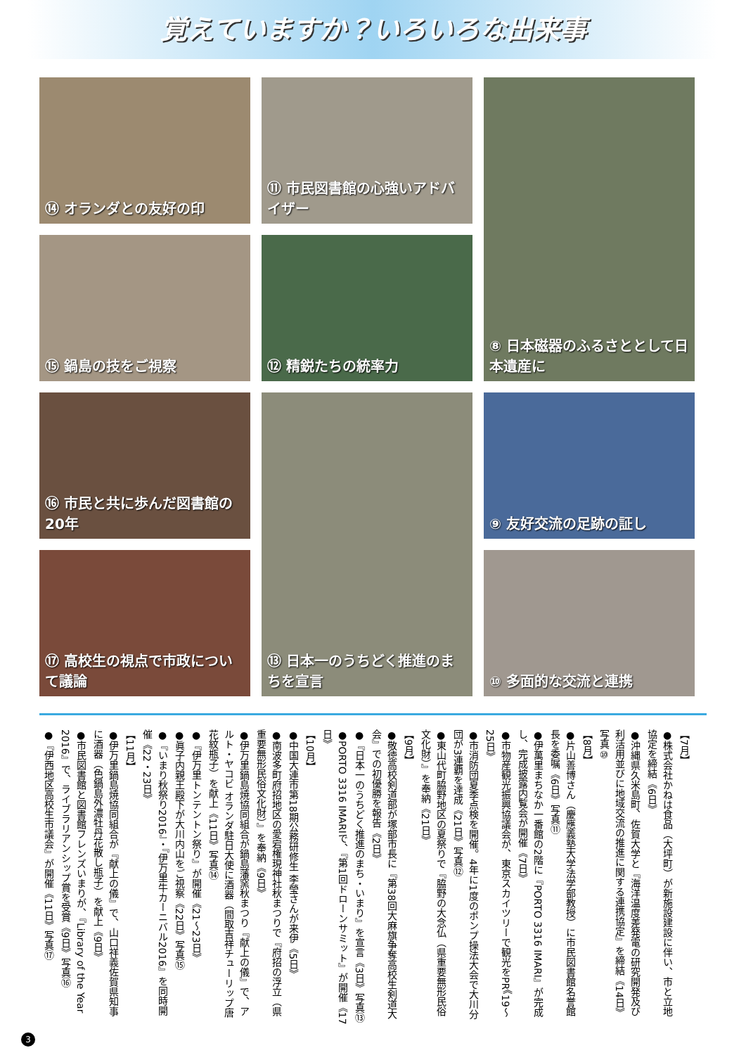覚えていますか？いろいろな出来事
⑭ オランダとの友好の印
⑪ 市民図書館の心強いアドバイザー
⑧ 日本磁器のふるさととして日本遺産に
⑮ 鍋島の技をご視察
⑫ 精鋭たちの統率力
⑯ 市民と共に歩んだ図書館の20年
⑬ 日本一のうちどく推進のまちを宣言
⑨ 友好交流の足跡の証し
⑰ 高校生の視点で市政について議論
⑩ 多面的な交流と連携
【7月】
●株式会社かねは食品（大坪町）が新施設建設に伴い、市と立地協定を締結《6日》
●沖縄県久米島町、佐賀大学と『海洋温度差発電の研究開発及び利活用並びに地域交流の推進に関する連携協定』を締結《14日》写真⑩
【8月】
●片山善博さん（慶應義塾大学法学部教授）に市民図書館名誉館長を委嘱《6日》写真⑪
●伊萬里まちなか一番館の2階に『PORTO 3316 IMARI』が完成し、完成披露内覧会が開催《7日》
●市物産観光振興協議会が、東京スカイツリーで観光をPR《19〜25日》
●市消防団夏季点検を開催。4年に1度のポンプ操法大会で大川分団が3連覇を達成《21日》写真⑫
●東山代町脇野地区の夏祭りで『脇野の大念仏（県重要無形民俗文化財）』を奉納《21日》
【9月】
●敬徳高校剣道部が塚部市長に『第38回大麻旗争奪高校生剣道大会』での初優勝を報告《2日》
●『日本一のうちどく推進のまち・いまり』を宣言《3日》写真⑬
●PORTO 3316 IMARIで、『第1回ドローンサミット』が開催《17日》
【10月】
●中国大連市第18期公務研修生 李瑩さんが来伊《5日》
●南波多町府招地区の愛宕権現神社秋まつりで『府招の浮立（県重要無形民俗文化財）』を奉納《9日》
●伊万里鍋島焼協同組合が鍋島藩窯秋まつり『献上の儀』で、アルト・ヤコビ オランダ駐日大使に酒器（間取吉祥チューリップ唐花紋瓶子）を献上《11日》写真⑭
●『伊万里トンテントン祭り』が開催《21〜23日》
●眞子内親王殿下が大川内山をご視察《22日》写真⑮
●『いまり秋祭り2016』・『伊万里牛カーニバル2016』を同時開催《22・23日》
【11月】
●伊万里鍋島焼協同組合が『献上の儀』で、山口祥義佐賀県知事に酒器（色鍋島外濃牡丹花散し瓶子）を献上《9日》
●市民図書館と図書館フレンズいまりが、『Library of the Year 2016』で、ライブラリアンシップ賞を受賞《9日》写真⑯
●『伊西地区高校生市議会』が開催《11日》写真⑰
3